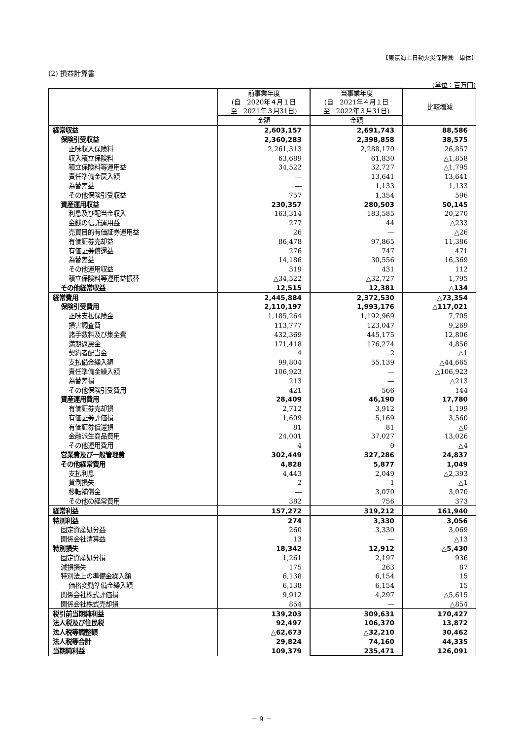【東京海上日動火災保険㈱　単体】
(2) 損益計算書
(単位：百万円)
| | 前事業年度 (自 2020年４月１日 至 2021年３月31日) | 当事業年度 (自 2021年４月１日 至 2022年３月31日) | 比較増減 |
| --- | --- | --- | --- |
| | 金額 | 金額 | |
| 経常収益 | 2,603,157 | 2,691,743 | 88,586 |
| 保険引受収益 | 2,360,283 | 2,398,858 | 38,575 |
| 正味収入保険料 | 2,261,313 | 2,288,170 | 26,857 |
| 収入積立保険料 | 63,689 | 61,830 | △1,858 |
| 積立保険料等運用益 | 34,522 | 32,727 | △1,795 |
| 責任準備金戻入額 | ― | 13,641 | 13,641 |
| 為替差益 | ― | 1,133 | 1,133 |
| その他保険引受収益 | 757 | 1,354 | 596 |
| 資産運用収益 | 230,357 | 280,503 | 50,145 |
| 利息及び配当金収入 | 163,314 | 183,585 | 20,270 |
| 金銭の信託運用益 | 277 | 44 | △233 |
| 売買目的有価証券運用益 | 26 | ― | △26 |
| 有価証券売却益 | 86,478 | 97,865 | 11,386 |
| 有価証券償還益 | 276 | 747 | 471 |
| 為替差益 | 14,186 | 30,556 | 16,369 |
| その他運用収益 | 319 | 431 | 112 |
| 積立保険料等運用益振替 | △34,522 | △32,727 | 1,795 |
| その他経常収益 | 12,515 | 12,381 | △134 |
| 経常費用 | 2,445,884 | 2,372,530 | △73,354 |
| 保険引受費用 | 2,110,197 | 1,993,176 | △117,021 |
| 正味支払保険金 | 1,185,264 | 1,192,969 | 7,705 |
| 損害調査費 | 113,777 | 123,047 | 9,269 |
| 諸手数料及び集金費 | 432,369 | 445,175 | 12,806 |
| 満期返戻金 | 171,418 | 176,274 | 4,856 |
| 契約者配当金 | 4 | 2 | △1 |
| 支払備金繰入額 | 99,804 | 55,139 | △44,665 |
| 責任準備金繰入額 | 106,923 | ― | △106,923 |
| 為替差損 | 213 | ― | △213 |
| その他保険引受費用 | 421 | 566 | 144 |
| 資産運用費用 | 28,409 | 46,190 | 17,780 |
| 有価証券売却損 | 2,712 | 3,912 | 1,199 |
| 有価証券評価損 | 1,609 | 5,169 | 3,560 |
| 有価証券償還損 | 81 | 81 | △0 |
| 金融派生商品費用 | 24,001 | 37,027 | 13,026 |
| その他運用費用 | 4 | 0 | △4 |
| 営業費及び一般管理費 | 302,449 | 327,286 | 24,837 |
| その他経常費用 | 4,828 | 5,877 | 1,049 |
| 支払利息 | 4,443 | 2,049 | △2,393 |
| 貸倒損失 | 2 | 1 | △1 |
| 移転補償金 | ― | 3,070 | 3,070 |
| その他の経常費用 | 382 | 756 | 373 |
| 経常利益 | 157,272 | 319,212 | 161,940 |
| 特別利益 | 274 | 3,330 | 3,056 |
| 固定資産処分益 | 260 | 3,330 | 3,069 |
| 関係会社清算益 | 13 | ― | △13 |
| 特別損失 | 18,342 | 12,912 | △5,430 |
| 固定資産処分損 | 1,261 | 2,197 | 936 |
| 減損損失 | 175 | 263 | 87 |
| 特別法上の準備金繰入額 | 6,138 | 6,154 | 15 |
| 価格変動準備金繰入額 | 6,138 | 6,154 | 15 |
| 関係会社株式評価損 | 9,912 | 4,297 | △5,615 |
| 関係会社株式売却損 | 854 | ― | △854 |
| 税引前当期純利益 | 139,203 | 309,631 | 170,427 |
| 法人税及び住民税 | 92,497 | 106,370 | 13,872 |
| 法人税等調整額 | △62,673 | △32,210 | 30,462 |
| 法人税等合計 | 29,824 | 74,160 | 44,335 |
| 当期純利益 | 109,379 | 235,471 | 126,091 |
－ 9 －